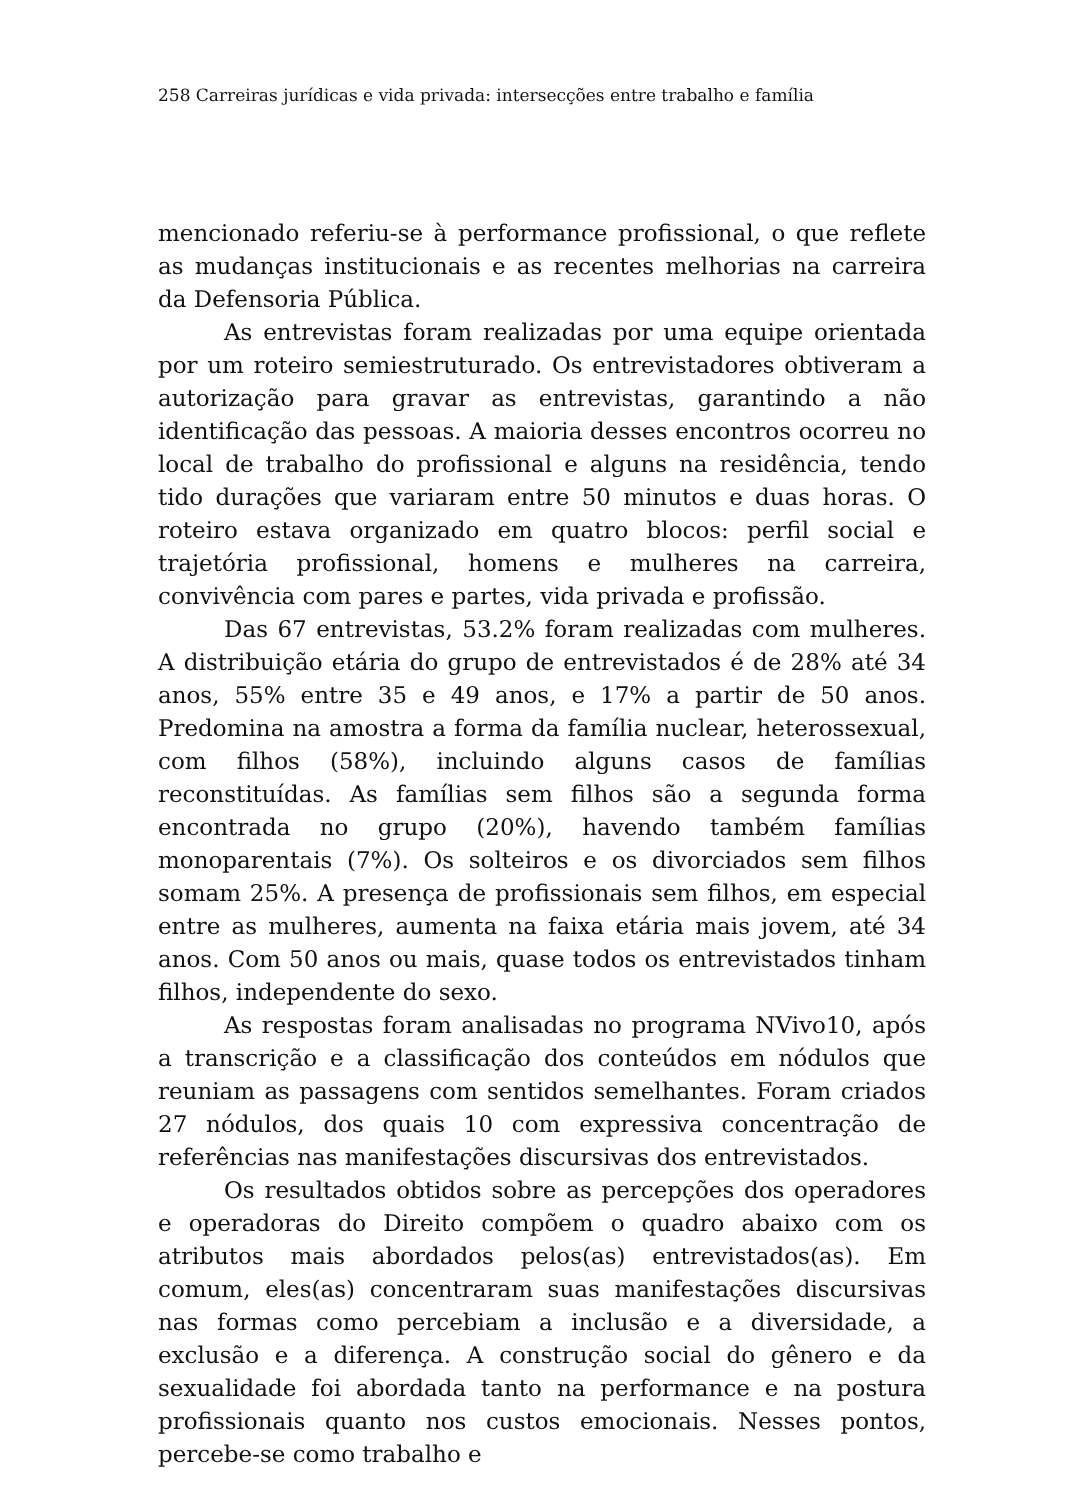258 Carreiras jurídicas e vida privada: intersecções entre trabalho e família
mencionado referiu-se à performance profissional, o que reflete as mudanças institucionais e as recentes melhorias na carreira da Defensoria Pública.
As entrevistas foram realizadas por uma equipe orientada por um roteiro semiestruturado. Os entrevistadores obtiveram a autorização para gravar as entrevistas, garantindo a não identificação das pessoas. A maioria desses encontros ocorreu no local de trabalho do profissional e alguns na residência, tendo tido durações que variaram entre 50 minutos e duas horas. O roteiro estava organizado em quatro blocos: perfil social e trajetória profissional, homens e mulheres na carreira, convivência com pares e partes, vida privada e profissão.
Das 67 entrevistas, 53.2% foram realizadas com mulheres. A distribuição etária do grupo de entrevistados é de 28% até 34 anos, 55% entre 35 e 49 anos, e 17% a partir de 50 anos. Predomina na amostra a forma da família nuclear, heterossexual, com filhos (58%), incluindo alguns casos de famílias reconstituídas. As famílias sem filhos são a segunda forma encontrada no grupo (20%), havendo também famílias monoparentais (7%). Os solteiros e os divorciados sem filhos somam 25%. A presença de profissionais sem filhos, em especial entre as mulheres, aumenta na faixa etária mais jovem, até 34 anos. Com 50 anos ou mais, quase todos os entrevistados tinham filhos, independente do sexo.
As respostas foram analisadas no programa NVivo10, após a transcrição e a classificação dos conteúdos em nódulos que reuniam as passagens com sentidos semelhantes. Foram criados 27 nódulos, dos quais 10 com expressiva concentração de referências nas manifestações discursivas dos entrevistados.
Os resultados obtidos sobre as percepções dos operadores e operadoras do Direito compõem o quadro abaixo com os atributos mais abordados pelos(as) entrevistados(as). Em comum, eles(as) concentraram suas manifestações discursivas nas formas como percebiam a inclusão e a diversidade, a exclusão e a diferença. A construção social do gênero e da sexualidade foi abordada tanto na performance e na postura profissionais quanto nos custos emocionais. Nesses pontos, percebe-se como trabalho e